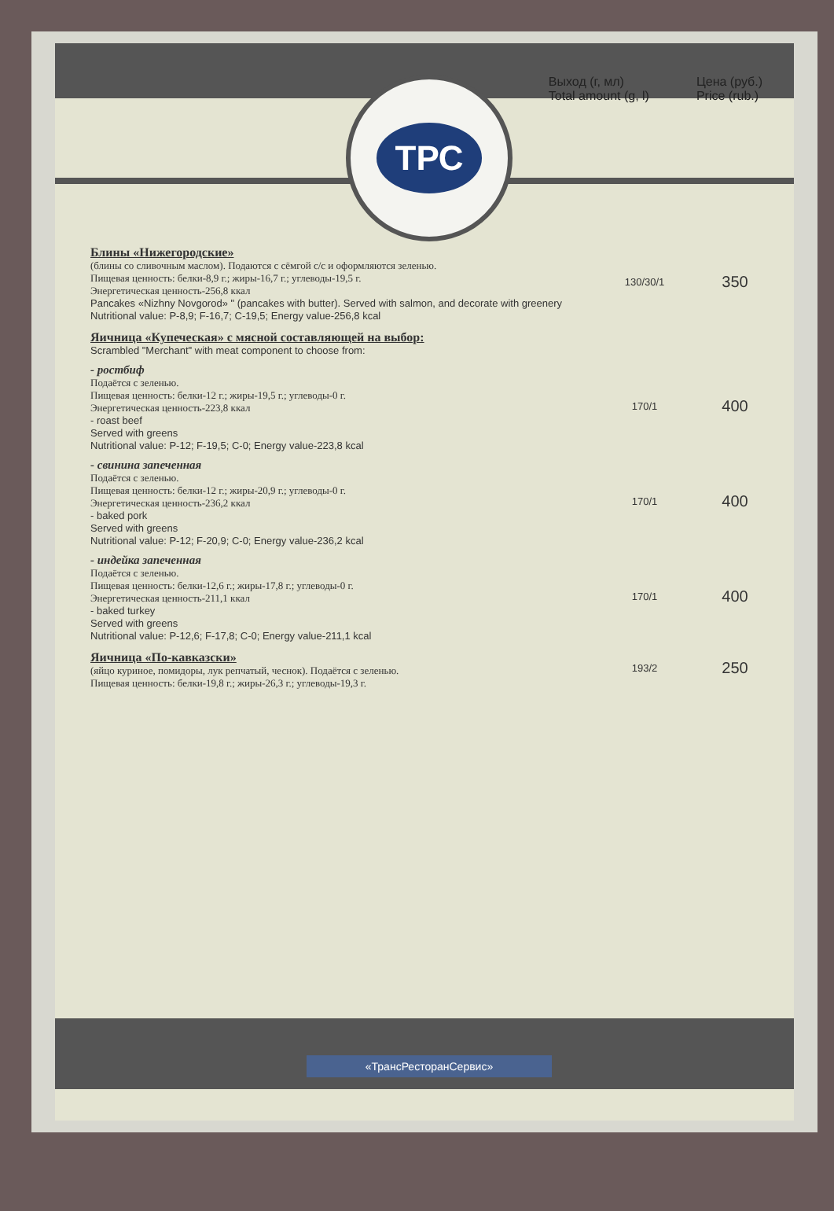Выход (г, мл)
Total amount (g, l)
Цена (руб.)
Price (rub.)
ТРС
| Блины «Нижегородские» (блины со сливочным маслом). Подаются с сёмгой с/с и оформляются зеленью. Пищевая ценность: белки-8,9 г.; жиры-16,7 г.; углеводы-19,5 г. Энергетическая ценность-256,8 ккал Pancakes «Nizhny Novgorod» " (pancakes with butter). Served with salmon, and decorate with greenery Nutritional value: P-8,9; F-16,7; C-19,5; Energy value-256,8 kcal | 130/30/1 | 350 |
| Яичница «Купеческая» с мясной составляющей на выбор: Scrambled "Merchant" with meat component to choose from: | | |
| - ростбиф Подаётся с зеленью. Пищевая ценность: белки-12 г.; жиры-19,5 г.; углеводы-0 г. Энергетическая ценность-223,8 ккал - roast beef Served with greens Nutritional value: P-12; F-19,5; C-0; Energy value-223,8 kcal | 170/1 | 400 |
| - свинина запеченная Подаётся с зеленью. Пищевая ценность: белки-12 г.; жиры-20,9 г.; углеводы-0 г. Энергетическая ценность-236,2 ккал - baked pork Served with greens Nutritional value: P-12; F-20,9; C-0; Energy value-236,2 kcal | 170/1 | 400 |
| - индейка запеченная Подаётся с зеленью. Пищевая ценность: белки-12,6 г.; жиры-17,8 г.; углеводы-0 г. Энергетическая ценность-211,1 ккал - baked turkey Served with greens Nutritional value: P-12,6; F-17,8; C-0; Energy value-211,1 kcal | 170/1 | 400 |
| Яичница «По-кавказски» (яйцо куриное, помидоры, лук репчатый, чеснок). Подаётся с зеленью. Пищевая ценность: белки-19,8 г.; жиры-26,3 г.; углеводы-19,3 г. | 193/2 | 250 |
«ТрансРесторанСервис»